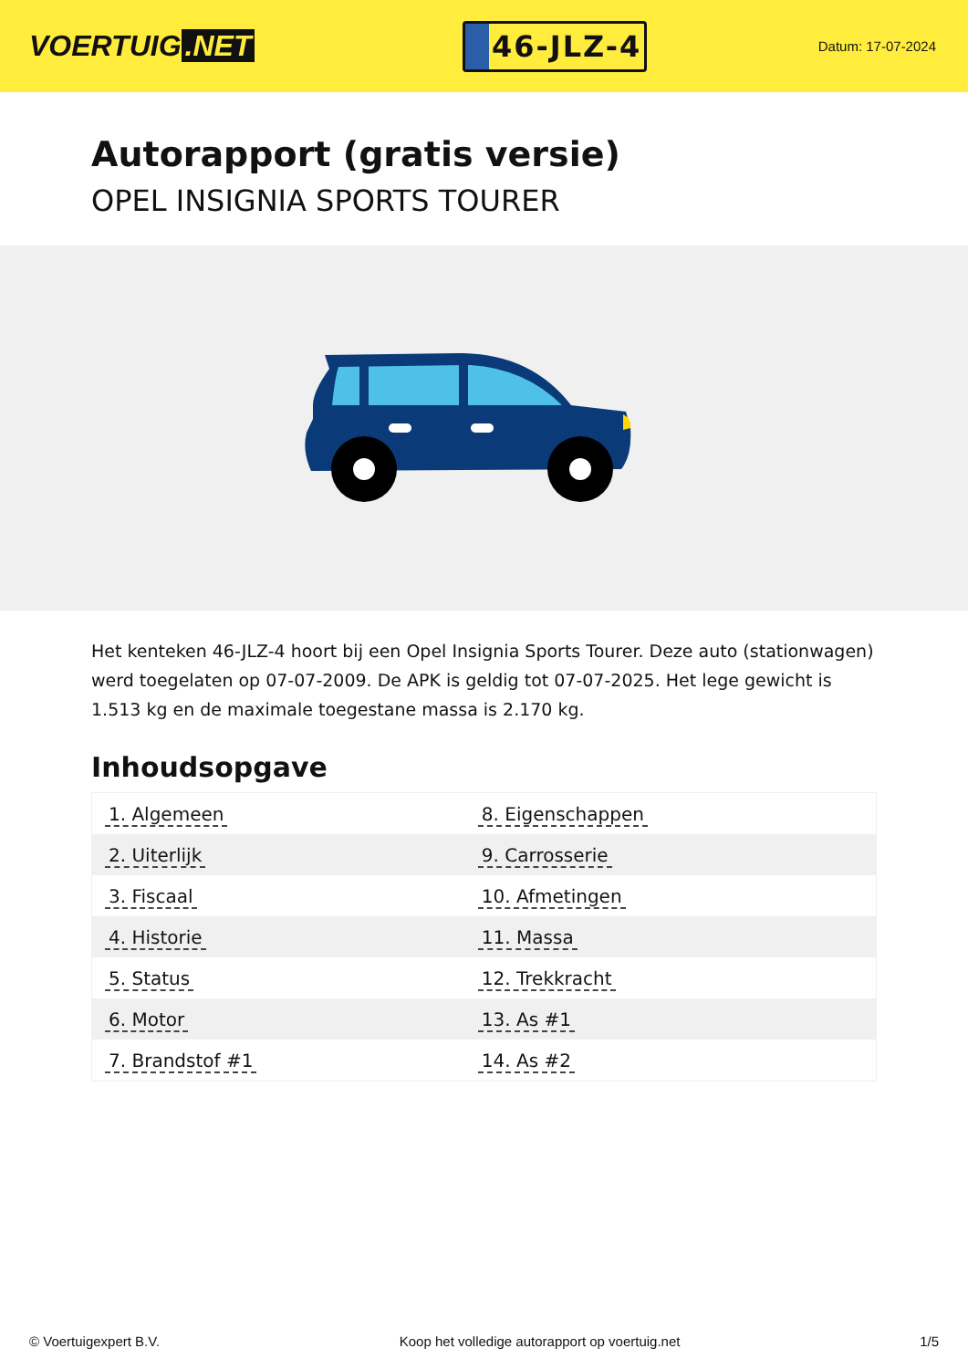VOERTUIG.NET
46-JLZ-4
Datum: 17-07-2024
Autorapport (gratis versie)
OPEL INSIGNIA SPORTS TOURER
Het kenteken 46-JLZ-4 hoort bij een Opel Insignia Sports Tourer. Deze auto (stationwagen) werd toegelaten op 07-07-2009. De APK is geldig tot 07-07-2025. Het lege gewicht is 1.513 kg en de maximale toegestane massa is 2.170 kg.
Inhoudsopgave
| 1. Algemeen | 8. Eigenschappen |
| 2. Uiterlijk | 9. Carrosserie |
| 3. Fiscaal | 10. Afmetingen |
| 4. Historie | 11. Massa |
| 5. Status | 12. Trekkracht |
| 6. Motor | 13. As #1 |
| 7. Brandstof #1 | 14. As #2 |
© Voertuigexpert B.V. Koop het volledige autorapport op voertuig.net 1/5